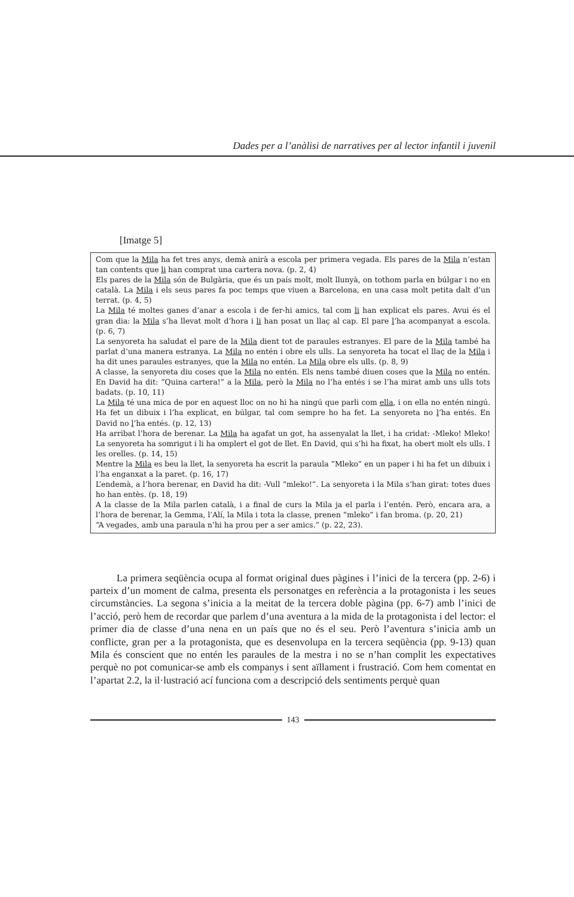Dades per a l’anàlisi de narratives per al lector infantil i juvenil
[Imatge 5]
Com que la Mila ha fet tres anys, demà anirà a escola per primera vegada. Els pares de la Mila n’estan tan contents que li han comprat una cartera nova. (p. 2, 4)
Els pares de la Mila són de Bulgària, que és un país molt, molt llunyà, on tothom parla en búlgar i no en català. La Mila i els seus pares fa poc temps que viuen a Barcelona, en una casa molt petita dalt d’un terrat. (p. 4, 5)
La Mila té moltes ganes d’anar a escola i de fer-hi amics, tal com li han explicat els pares. Avui és el gran dia: la Mila s’ha llevat molt d’hora i li han posat un llaç al cap. El pare l’ha acompanyat a escola. (p. 6, 7)
La senyoreta ha saludat el pare de la Mila dient tot de paraules estranyes. El pare de la Mila també ha parlat d’una manera estranya. La Mila no entén i obre els ulls. La senyoreta ha tocat el llaç de la Mila i ha dit unes paraules estranyes, que la Mila no entén. La Mila obre els ulls. (p. 8, 9)
A classe, la senyoreta diu coses que la Mila no entén. Els nens també diuen coses que la Mila no entén. En David ha dit: “Quina cartera!” a la Mila, però la Mila no l’ha entés i se l’ha mirat amb uns ulls tots badats. (p. 10, 11)
La Mila té una mica de por en aquest lloc on no hi ha ningú que parli com ella, i on ella no entén ningú. Ha fet un dibuix i l’ha explicat, en búlgar, tal com sempre ho ha fet. La senyoreta no l’ha entés. En David no l’ha entés. (p. 12, 13)
Ha arribat l’hora de berenar. La Mila ha agafat un got, ha assenyalat la llet, i ha cridat: -Mleko! Mleko! La senyoreta ha somrigut i li ha omplert el got de llet. En David, qui s’hi ha fixat, ha obert molt els ulls. I les orelles. (p. 14, 15)
Mentre la Mila es beu la llet, la senyoreta ha escrit la paraula “Mleko” en un paper i hi ha fet un dibuix i l’ha enganxat a la paret. (p. 16, 17)
L’endemà, a l’hora berenar, en David ha dit: -Vull “mleko!”. La senyoreta i la Mila s’han girat: totes dues ho han entès. (p. 18, 19)
A la classe de la Mila parlen català, i a final de curs la Mila ja el parla i l’entén. Però, encara ara, a l’hora de berenar, la Gemma, l’Alí, la Mila i tota la classe, prenen “mleko” i fan broma. (p. 20, 21)
“A vegades, amb una paraula n’hi ha prou per a ser amics.” (p. 22, 23).
La primera seqüència ocupa al format original dues pàgines i l’inici de la tercera (pp. 2-6) i parteix d’un moment de calma, presenta els personatges en referència a la protagonista i les seues circumstàncies. La segona s’inicia a la meitat de la tercera doble pàgina (pp. 6-7) amb l’inici de l’acció, però hem de recordar que parlem d’una aventura a la mida de la protagonista i del lector: el primer dia de classe d’una nena en un país que no és el seu. Però l’aventura s’inicia amb un conflicte, gran per a la protagonista, que es desenvolupa en la tercera seqüència (pp. 9-13) quan Mila és conscient que no entén les paraules de la mestra i no se n’han complit les expectatives perquè no pot comunicar-se amb els companys i sent aïllament i frustració. Com hem comentat en l’apartat 2.2, la il·lustració ací funciona com a descripció dels sentiments perquè quan
143